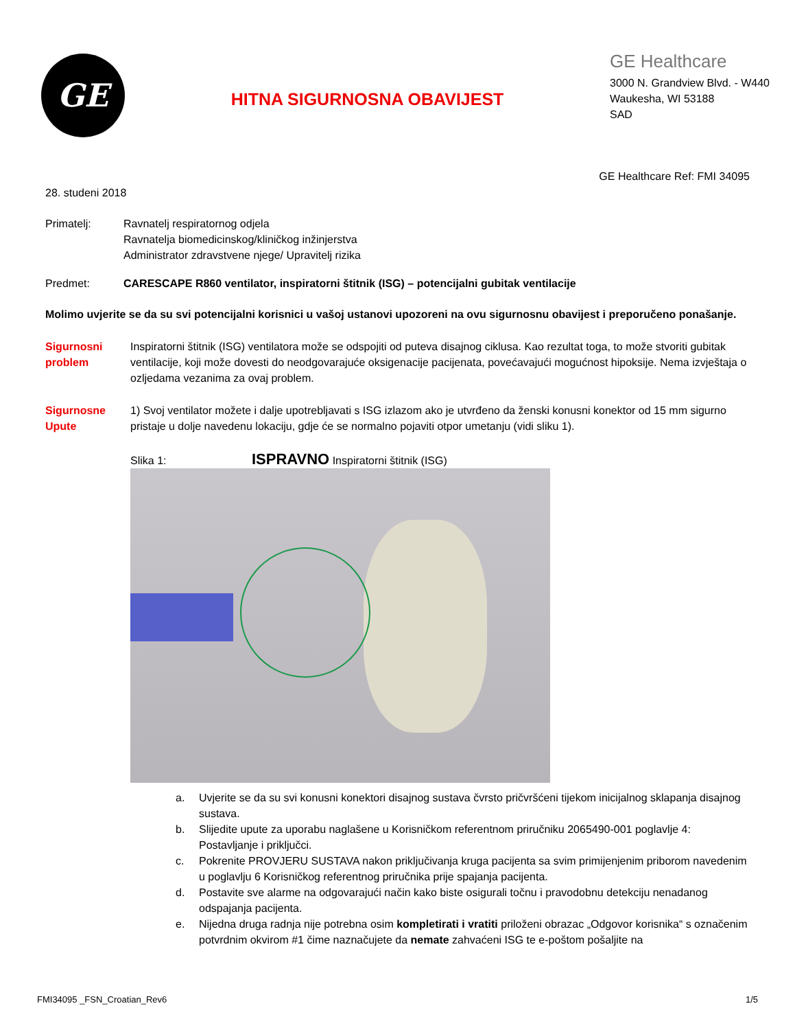GE
HITNA SIGURNOSNA OBAVIJEST
GE Healthcare
3000 N. Grandview Blvd. - W440
Waukesha, WI 53188
SAD
GE Healthcare Ref: FMI 34095
28. studeni 2018
Primatelj: Ravnatelj respiratornog odjela
Ravnatelja biomedicinskog/kliničkog inžinjerstva
Administrator zdravstvene njege/ Upravitelj rizika
Predmet: CARESCAPE R860 ventilator, inspiratorni štitnik (ISG) – potencijalni gubitak ventilacije
Molimo uvjerite se da su svi potencijalni korisnici u vašoj ustanovi upozoreni na ovu sigurnosnu obavijest i preporučeno ponašanje.
Sigurnosni problem
Inspiratorni štitnik (ISG) ventilatora može se odspojiti od puteva disajnog ciklusa. Kao rezultat toga, to može stvoriti gubitak ventilacije, koji može dovesti do neodgovarajuće oksigenacije pacijenata, povećavajući mogućnost hipoksije. Nema izvještaja o ozljedama vezanima za ovaj problem.
Sigurnosne Upute
1) Svoj ventilator možete i dalje upotrebljavati s ISG izlazom ako je utvrđeno da ženski konusni konektor od 15 mm sigurno pristaje u dolje navedenu lokaciju, gdje će se normalno pojaviti otpor umetanju (vidi sliku 1).
Slika 1: ISPRAVNO Inspiratorni štitnik (ISG)
a. Uvjerite se da su svi konusni konektori disajnog sustava čvrsto pričvršćeni tijekom inicijalnog sklapanja disajnog sustava.
b. Slijedite upute za uporabu naglašene u Korisničkom referentnom priručniku 2065490-001 poglavlje 4: Postavljanje i priključci.
c. Pokrenite PROVJERU SUSTAVA nakon priključivanja kruga pacijenta sa svim primijenjenim priborom navedenim u poglavlju 6 Korisničkog referentnog priručnika prije spajanja pacijenta.
d. Postavite sve alarme na odgovarajući način kako biste osigurali točnu i pravodobnu detekciju nenadanog odspajanja pacijenta.
e. Nijedna druga radnja nije potrebna osim kompletirati i vratiti priloženi obrazac „Odgovor korisnika“ s označenim potvrdnim okvirom #1 čime naznačujete da nemate zahvaćeni ISG te e-poštom pošaljite na
FMI34095 _FSN_Croatian_Rev6 1/5